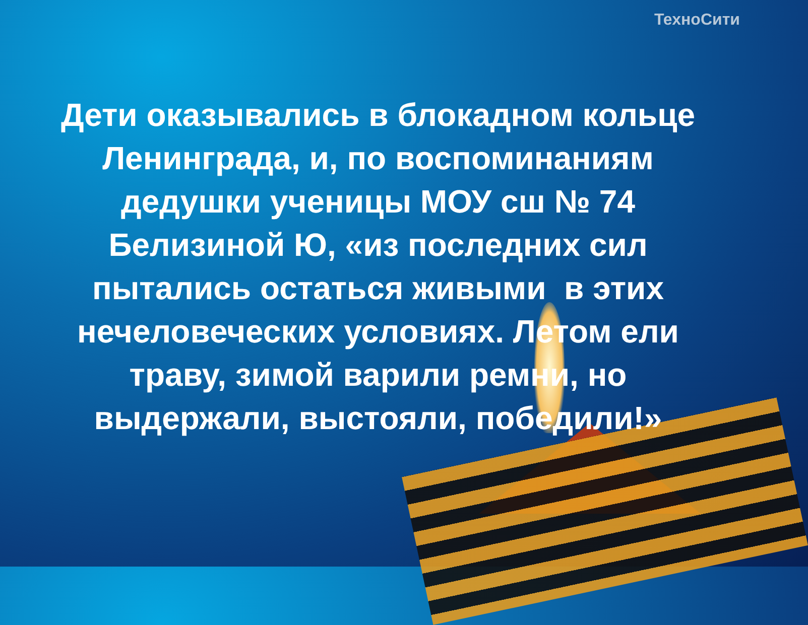ТехноСити
Дети оказывались в блокадном кольце Ленинграда, и, по воспоминаниям дедушки ученицы МОУ сш № 74 Белизиной Ю, «из последних сил пытались остаться живыми в этих нечеловеческих условиях. Летом ели траву, зимой варили ремни, но выдержали, выстояли, победили!»